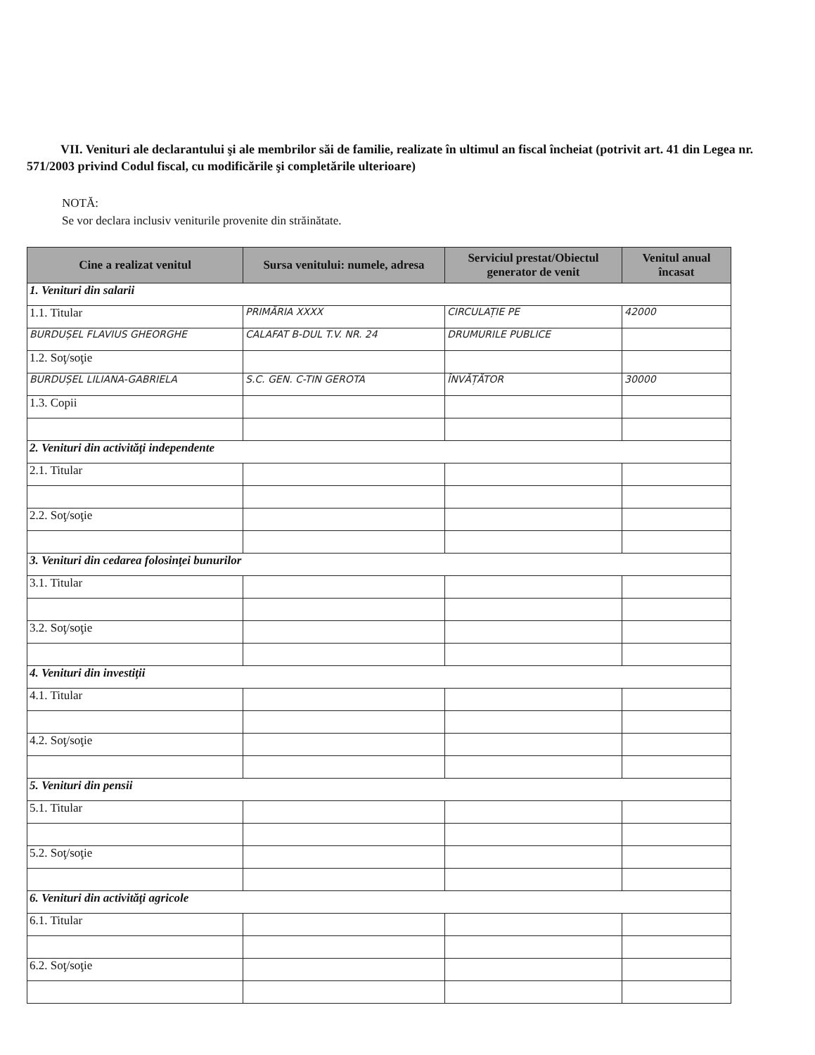VII. Venituri ale declarantului şi ale membrilor săi de familie, realizate în ultimul an fiscal încheiat (potrivit art. 41 din Legea nr. 571/2003 privind Codul fiscal, cu modificările şi completările ulterioare)
NOTĂ:
Se vor declara inclusiv veniturile provenite din străinătate.
| Cine a realizat venitul | Sursa venitului: numele, adresa | Serviciul prestat/Obiectul generator de venit | Venitul anual încasat |
| --- | --- | --- | --- |
| 1. Venituri din salarii | | | |
| 1.1. Titular | PRIMĂRIA XXXX | CIRCULAȚIE PE | 42000 |
| BURDUȘEL FLAVIUS GHEORGHE | CALAFAT B-DUL T.V. NR. 24 | DRUMURILE PUBLICE | |
| 1.2. Soţ/soţie | | | |
| BURDUȘEL LILIANA-GABRIELA | S.C. GEN. C-TIN GEROTA | ÎNVĂȚĂTOR | 30000 |
| 1.3. Copii | | | |
| 2. Venituri din activităţi independente | | | |
| 2.1. Titular | | | |
| 2.2. Soţ/soţie | | | |
| 3. Venituri din cedarea folosinţei bunurilor | | | |
| 3.1. Titular | | | |
| 3.2. Soţ/soţie | | | |
| 4. Venituri din investiţii | | | |
| 4.1. Titular | | | |
| 4.2. Soţ/soţie | | | |
| 5. Venituri din pensii | | | |
| 5.1. Titular | | | |
| 5.2. Soţ/soţie | | | |
| 6. Venituri din activităţi agricole | | | |
| 6.1. Titular | | | |
| 6.2. Soţ/soţie | | | |